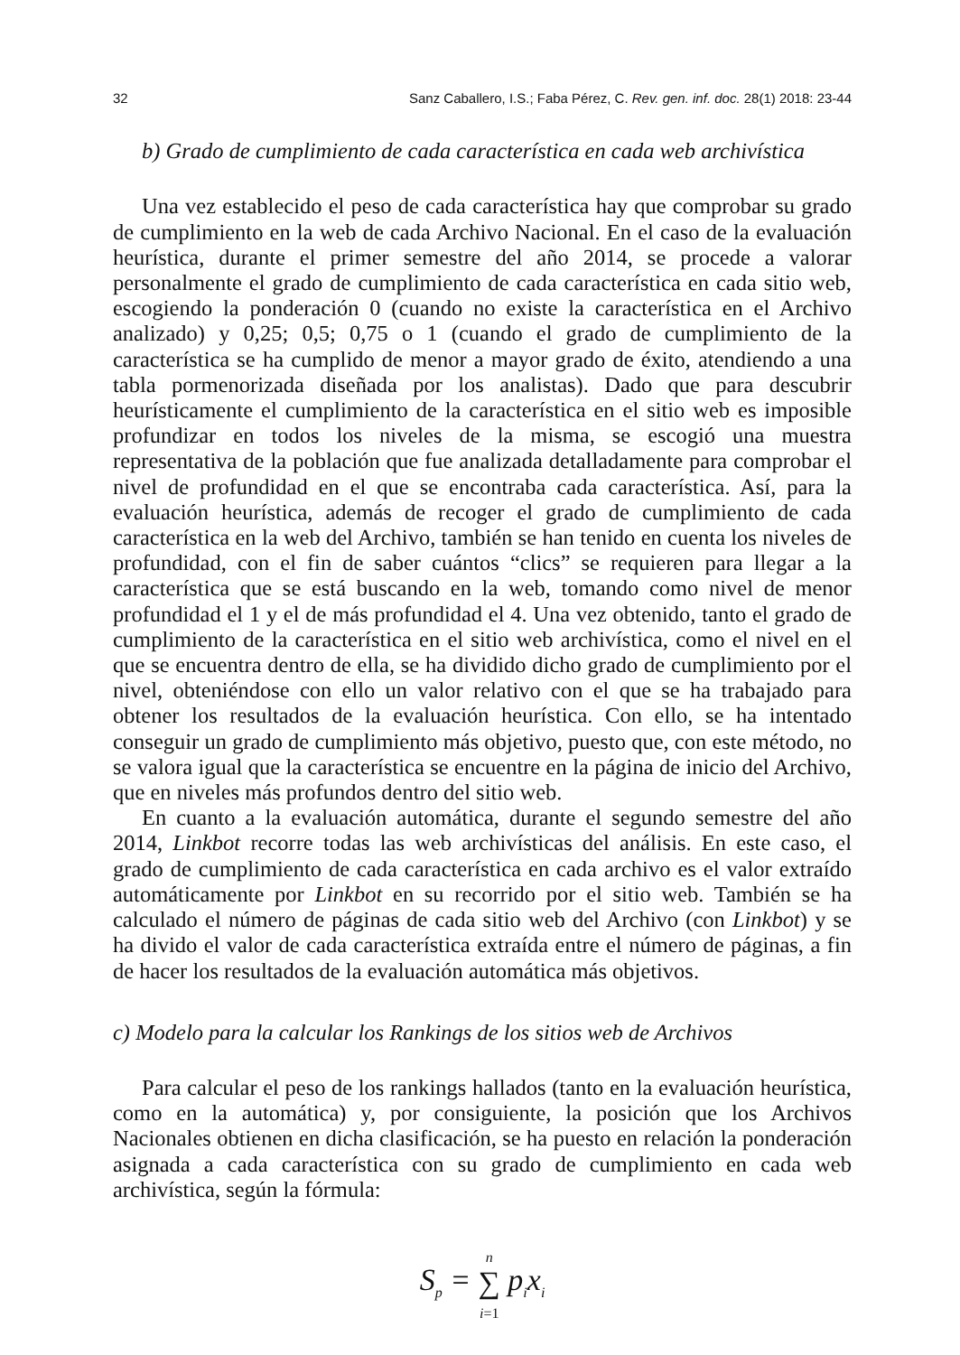32 Sanz Caballero, I.S.; Faba Pérez, C. Rev. gen. inf. doc. 28(1) 2018: 23-44
b) Grado de cumplimiento de cada característica en cada web archivística
Una vez establecido el peso de cada característica hay que comprobar su grado de cumplimiento en la web de cada Archivo Nacional. En el caso de la evaluación heurística, durante el primer semestre del año 2014, se procede a valorar personalmente el grado de cumplimiento de cada característica en cada sitio web, escogiendo la ponderación 0 (cuando no existe la característica en el Archivo analizado) y 0,25; 0,5; 0,75 o 1 (cuando el grado de cumplimiento de la característica se ha cumplido de menor a mayor grado de éxito, atendiendo a una tabla pormenorizada diseñada por los analistas). Dado que para descubrir heurísticamente el cumplimiento de la característica en el sitio web es imposible profundizar en todos los niveles de la misma, se escogió una muestra representativa de la población que fue analizada detalladamente para comprobar el nivel de profundidad en el que se encontraba cada característica. Así, para la evaluación heurística, además de recoger el grado de cumplimiento de cada característica en la web del Archivo, también se han tenido en cuenta los niveles de profundidad, con el fin de saber cuántos “clics” se requieren para llegar a la característica que se está buscando en la web, tomando como nivel de menor profundidad el 1 y el de más profundidad el 4. Una vez obtenido, tanto el grado de cumplimiento de la característica en el sitio web archivística, como el nivel en el que se encuentra dentro de ella, se ha dividido dicho grado de cumplimiento por el nivel, obteniéndose con ello un valor relativo con el que se ha trabajado para obtener los resultados de la evaluación heurística. Con ello, se ha intentado conseguir un grado de cumplimiento más objetivo, puesto que, con este método, no se valora igual que la característica se encuentre en la página de inicio del Archivo, que en niveles más profundos dentro del sitio web.
En cuanto a la evaluación automática, durante el segundo semestre del año 2014, Linkbot recorre todas las web archivísticas del análisis. En este caso, el grado de cumplimiento de cada característica en cada archivo es el valor extraído automáticamente por Linkbot en su recorrido por el sitio web. También se ha calculado el número de páginas de cada sitio web del Archivo (con Linkbot) y se ha divido el valor de cada característica extraída entre el número de páginas, a fin de hacer los resultados de la evaluación automática más objetivos.
c) Modelo para la calcular los Rankings de los sitios web de Archivos
Para calcular el peso de los rankings hallados (tanto en la evaluación heurística, como en la automática) y, por consiguiente, la posición que los Archivos Nacionales obtienen en dicha clasificación, se ha puesto en relación la ponderación asignada a cada característica con su grado de cumplimiento en cada web archivística, según la fórmula:
S<sub>p</sub> = n
∑
i=1 p<sub>i</sub>x<sub>i</sub>